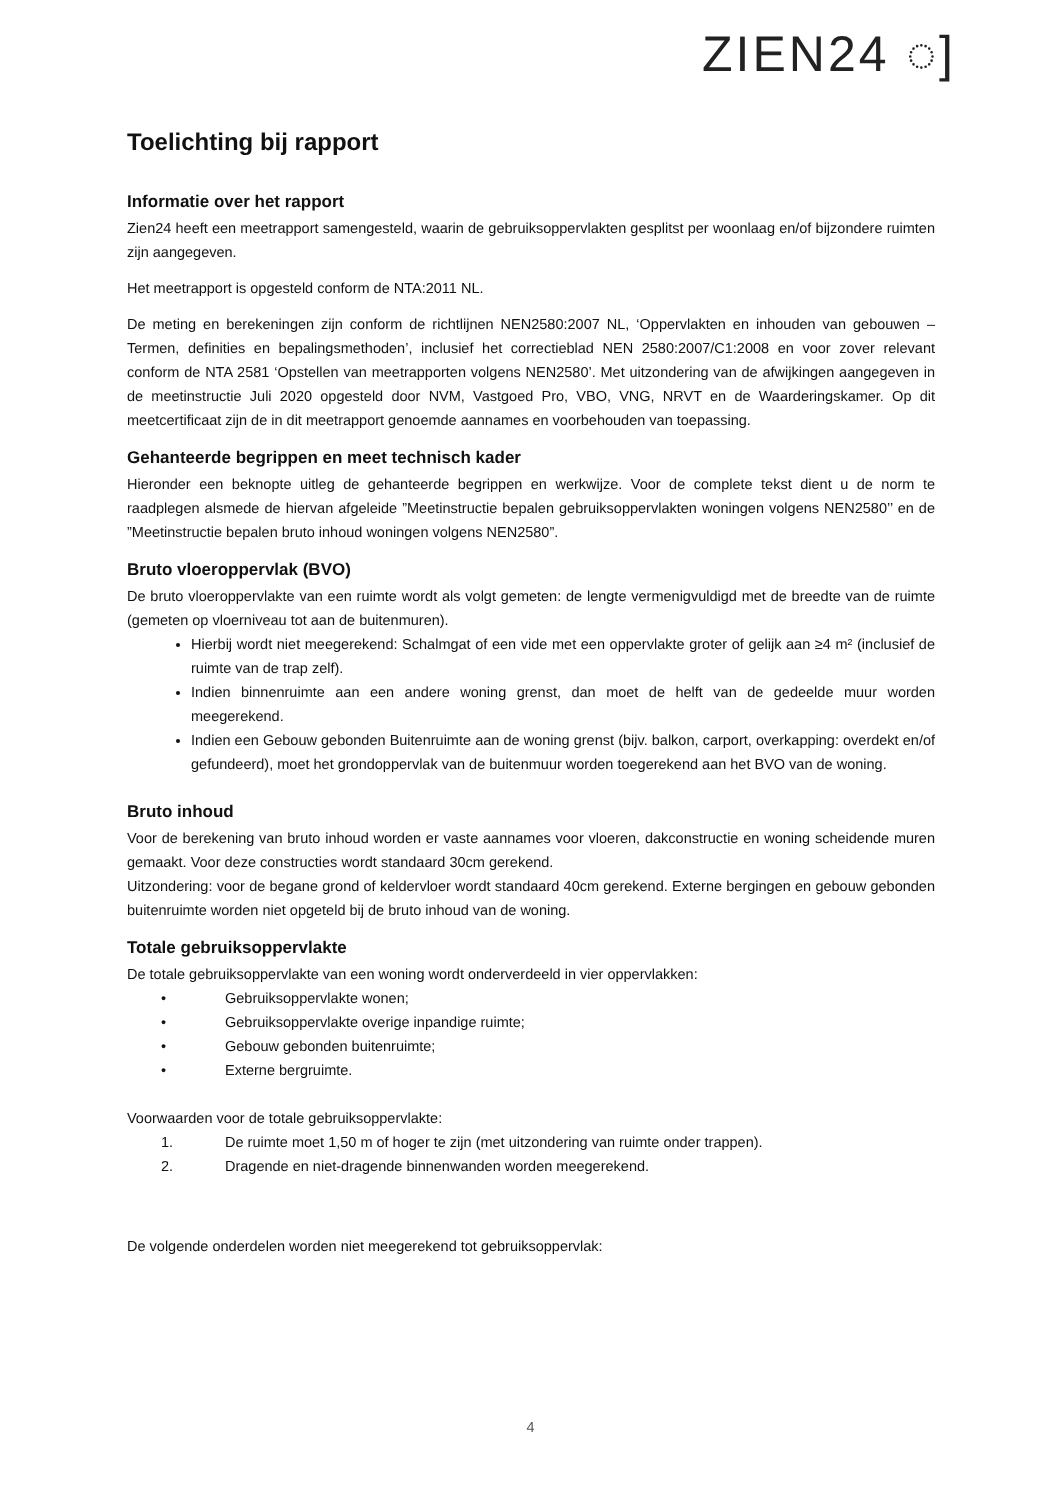ZIEN24 ◌]
Toelichting bij rapport
Informatie over het rapport
Zien24 heeft een meetrapport samengesteld, waarin de gebruiksoppervlakten gesplitst per woonlaag en/of bijzondere ruimten zijn aangegeven.
Het meetrapport is opgesteld conform de NTA:2011 NL.
De meting en berekeningen zijn conform de richtlijnen NEN2580:2007 NL, ‘Oppervlakten en inhouden van gebouwen – Termen, definities en bepalingsmethoden’, inclusief het correctieblad NEN 2580:2007/C1:2008 en voor zover relevant conform de NTA 2581 ‘Opstellen van meetrapporten volgens NEN2580’. Met uitzondering van de afwijkingen aangegeven in de meetinstructie Juli 2020 opgesteld door NVM, Vastgoed Pro, VBO, VNG, NRVT en de Waarderingskamer. Op dit meetcertificaat zijn de in dit meetrapport genoemde aannames en voorbehouden van toepassing.
Gehanteerde begrippen en meet technisch kader
Hieronder een beknopte uitleg de gehanteerde begrippen en werkwijze. Voor de complete tekst dient u de norm te raadplegen alsmede de hiervan afgeleide ”Meetinstructie bepalen gebruiksoppervlakten woningen volgens NEN2580’’ en de ”Meetinstructie bepalen bruto inhoud woningen volgens NEN2580”.
Bruto vloeroppervlak (BVO)
De bruto vloeroppervlakte van een ruimte wordt als volgt gemeten: de lengte vermenigvuldigd met de breedte van de ruimte (gemeten op vloerniveau tot aan de buitenmuren).
Hierbij wordt niet meegerekend: Schalmgat of een vide met een oppervlakte groter of gelijk aan ≥4 m² (inclusief de ruimte van de trap zelf).
Indien binnenruimte aan een andere woning grenst, dan moet de helft van de gedeelde muur worden meegerekend.
Indien een Gebouw gebonden Buitenruimte aan de woning grenst (bijv. balkon, carport, overkapping: overdekt en/of gefundeerd), moet het grondoppervlak van de buitenmuur worden toegerekend aan het BVO van de woning.
Bruto inhoud
Voor de berekening van bruto inhoud worden er vaste aannames voor vloeren, dakconstructie en woning scheidende muren gemaakt. Voor deze constructies wordt standaard 30cm gerekend.
Uitzondering: voor de begane grond of keldervloer wordt standaard 40cm gerekend. Externe bergingen en gebouw gebonden buitenruimte worden niet opgeteld bij de bruto inhoud van de woning.
Totale gebruiksoppervlakte
De totale gebruiksoppervlakte van een woning wordt onderverdeeld in vier oppervlakken:
• Gebruiksoppervlakte wonen;
• Gebruiksoppervlakte overige inpandige ruimte;
• Gebouw gebonden buitenruimte;
• Externe bergruimte.
Voorwaarden voor de totale gebruiksoppervlakte:
1. De ruimte moet 1,50 m of hoger te zijn (met uitzondering van ruimte onder trappen).
2. Dragende en niet-dragende binnenwanden worden meegerekend.
De volgende onderdelen worden niet meegerekend tot gebruiksoppervlak:
4